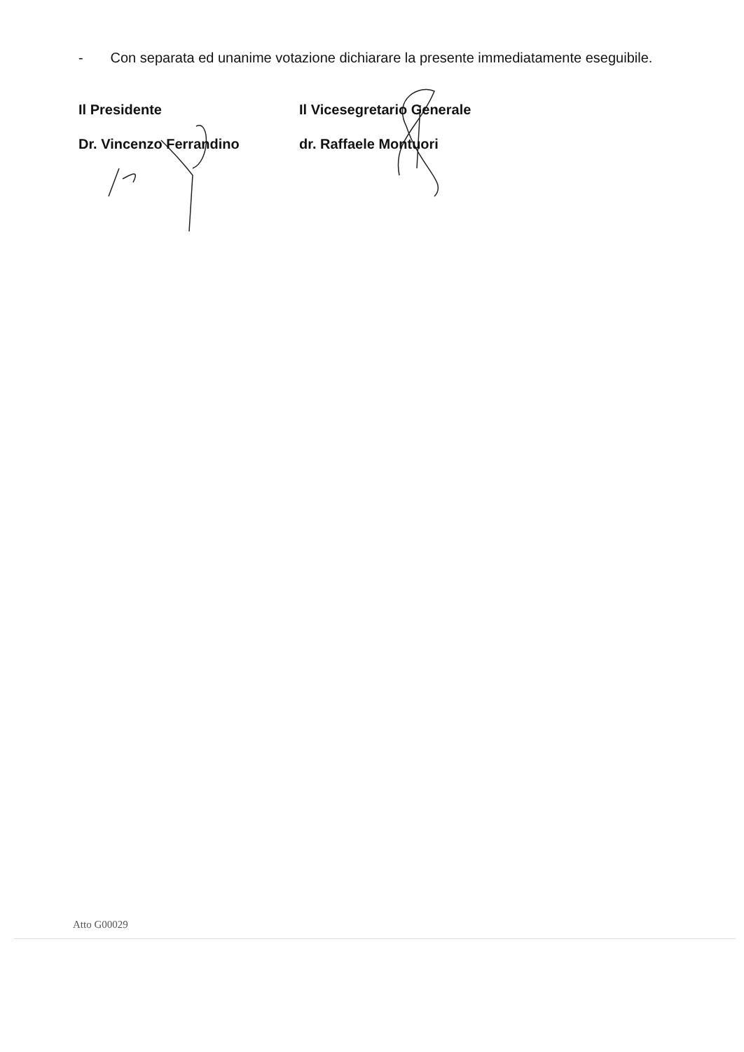- Con separata ed unanime votazione dichiarare la presente immediatamente eseguibile.
Il Presidente
Dr. Vincenzo Ferrandino
Il Vicesegretario Generale
dr. Raffaele Montuori
Atto G00029